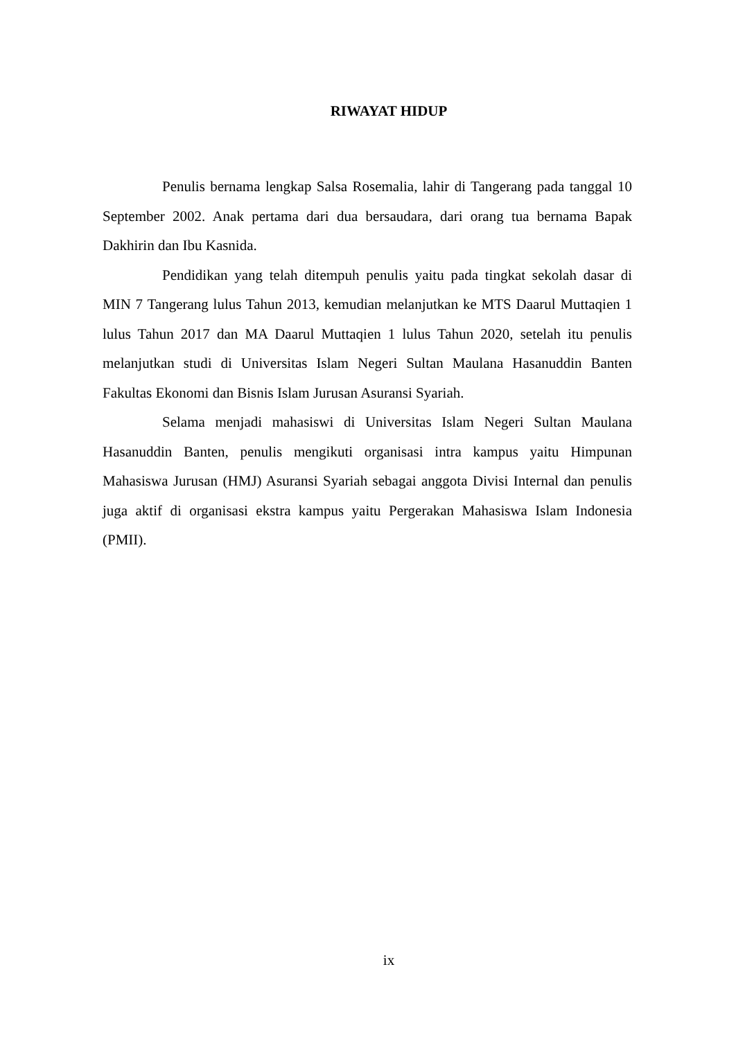RIWAYAT HIDUP
Penulis bernama lengkap Salsa Rosemalia, lahir di Tangerang pada tanggal 10 September 2002. Anak pertama dari dua bersaudara, dari orang tua bernama Bapak Dakhirin dan Ibu Kasnida.
Pendidikan yang telah ditempuh penulis yaitu pada tingkat sekolah dasar di MIN 7 Tangerang lulus Tahun 2013, kemudian melanjutkan ke MTS Daarul Muttaqien 1 lulus Tahun 2017 dan MA Daarul Muttaqien 1 lulus Tahun 2020, setelah itu penulis melanjutkan studi di Universitas Islam Negeri Sultan Maulana Hasanuddin Banten Fakultas Ekonomi dan Bisnis Islam Jurusan Asuransi Syariah.
Selama menjadi mahasiswi di Universitas Islam Negeri Sultan Maulana Hasanuddin Banten, penulis mengikuti organisasi intra kampus yaitu Himpunan Mahasiswa Jurusan (HMJ) Asuransi Syariah sebagai anggota Divisi Internal dan penulis juga aktif di organisasi ekstra kampus yaitu Pergerakan Mahasiswa Islam Indonesia (PMII).
ix